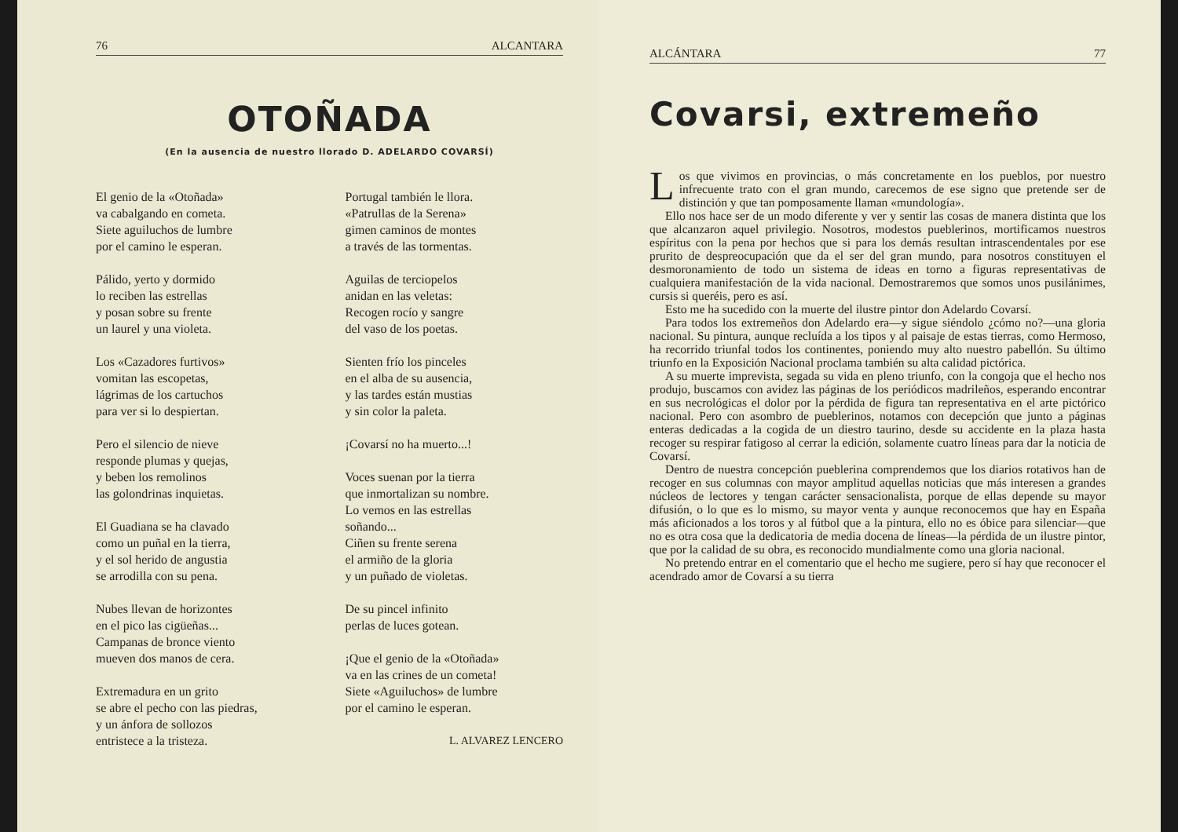76 ALCANTARA
OTOÑADA
(En la ausencia de nuestro llorado D. ADELARDO COVARSÍ)
El genio de la «Otoñada»
va cabalgando en cometa.
Siete aguiluchos de lumbre
por el camino le esperan.
Pálido, yerto y dormido
lo reciben las estrellas
y posan sobre su frente
un laurel y una violeta.
Los «Cazadores furtivos»
vomitan las escopetas,
lágrimas de los cartuchos
para ver si lo despiertan.
Pero el silencio de nieve
responde plumas y quejas,
y beben los remolinos
las golondrinas inquietas.
El Guadiana se ha clavado
como un puñal en la tierra,
y el sol herido de angustia
se arrodilla con su pena.
Nubes llevan de horizontes
en el pico las cigüeñas...
Campanas de bronce viento
mueven dos manos de cera.
Extremadura en un grito
se abre el pecho con las piedras,
y un ánfora de sollozos
entristece a la tristeza.
Portugal también le llora.
«Patrullas de la Serena»
gimen caminos de montes
a través de las tormentas.
Aguilas de terciopelos
anidan en las veletas:
Recogen rocío y sangre
del vaso de los poetas.
Sienten frío los pinceles
en el alba de su ausencia,
y las tardes están mustias
y sin color la paleta.
¡Covarsí no ha muerto...!
Voces suenan por la tierra
que inmortalizan su nombre.
Lo vemos en las estrellas
soñando...
Ciñen su frente serena
el armiño de la gloria
y un puñado de violetas.
De su pincel infinito
perlas de luces gotean.
¡Que el genio de la «Otoñada»
va en las crines de un cometa!
Siete «Aguiluchos» de lumbre
por el camino le esperan.
L. ALVAREZ LENCERO
ALCÁNTARA 77
Covarsi, extremeño
Los que vivimos en provincias, o más concretamente en los pueblos, por nuestro infrecuente trato con el gran mundo, carecemos de ese signo que pretende ser de distinción y que tan pomposamente llaman «mundología».
Ello nos hace ser de un modo diferente y ver y sentir las cosas de manera distinta que los que alcanzaron aquel privilegio. Nosotros, modestos pueblerinos, mortificamos nuestros espíritus con la pena por hechos que si para los demás resultan intrascendentales por ese prurito de despreocupación que da el ser del gran mundo, para nosotros constituyen el desmoronamiento de todo un sistema de ideas en torno a figuras representativas de cualquiera manifestación de la vida nacional. Demostraremos que somos unos pusilánimes, cursis si queréis, pero es así.
Esto me ha sucedido con la muerte del ilustre pintor don Adelardo Covarsí.
Para todos los extremeños don Adelardo era—y sigue siéndolo ¿cómo no?—una gloria nacional. Su pintura, aunque recluída a los tipos y al paisaje de estas tierras, como Hermoso, ha recorrido triunfal todos los continentes, poniendo muy alto nuestro pabellón. Su último triunfo en la Exposición Nacional proclama también su alta calidad pictórica.
A su muerte imprevista, segada su vida en pleno triunfo, con la congoja que el hecho nos produjo, buscamos con avidez las páginas de los periódicos madrileños, esperando encontrar en sus necrológicas el dolor por la pérdida de figura tan representativa en el arte pictórico nacional. Pero con asombro de pueblerinos, notamos con decepción que junto a páginas enteras dedicadas a la cogida de un diestro taurino, desde su accidente en la plaza hasta recoger su respirar fatigoso al cerrar la edición, solamente cuatro líneas para dar la noticia de Covarsí.
Dentro de nuestra concepción pueblerina comprendemos que los diarios rotativos han de recoger en sus columnas con mayor amplitud aquellas noticias que más interesen a grandes núcleos de lectores y tengan carácter sensacionalista, porque de ellas depende su mayor difusión, o lo que es lo mismo, su mayor venta y aunque reconocemos que hay en España más aficionados a los toros y al fútbol que a la pintura, ello no es óbice para silenciar—que no es otra cosa que la dedicatoria de media docena de líneas—la pérdida de un ilustre pintor, que por la calidad de su obra, es reconocido mundialmente como una gloria nacional.
No pretendo entrar en el comentario que el hecho me sugiere, pero sí hay que reconocer el acendrado amor de Covarsí a su tierra